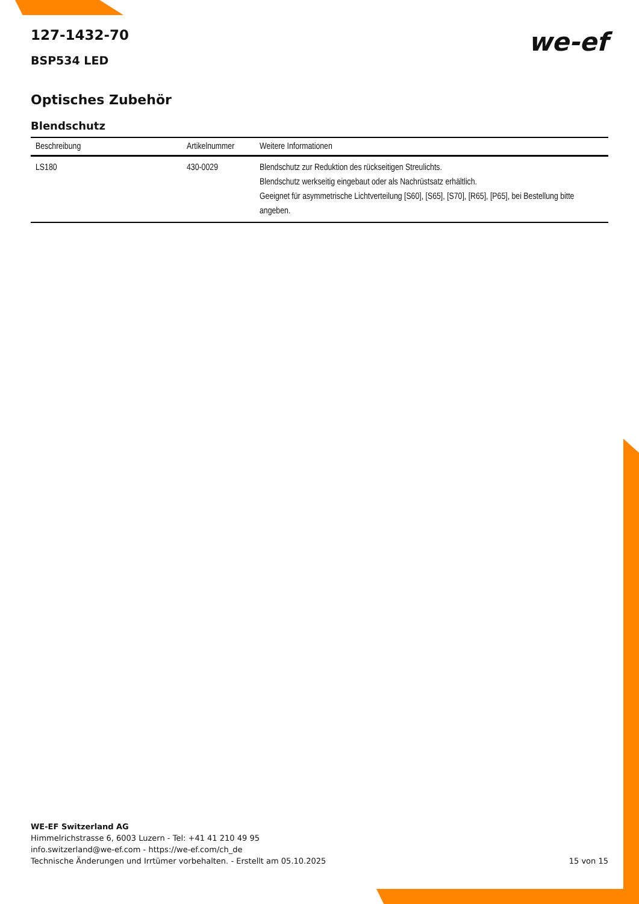we-ef
127-1432-70
BSP534 LED
Optisches Zubehör
Blendschutz
| Beschreibung | Artikelnummer | Weitere Informationen |
| --- | --- | --- |
| LS180 | 430-0029 | Blendschutz zur Reduktion des rückseitigen Streulichts. Blendschutz werkseitig eingebaut oder als Nachrüstsatz erhältlich. Geeignet für asymmetrische Lichtverteilung [S60], [S65], [S70], [R65], [P65], bei Bestellung bitte angeben. |
WE-EF Switzerland AG
Himmelrichstrasse 6, 6003 Luzern - Tel: +41 41 210 49 95
info.switzerland@we-ef.com - https://we-ef.com/ch_de
Technische Änderungen und Irrtümer vorbehalten. - Erstellt am 05.10.2025
15 von 15